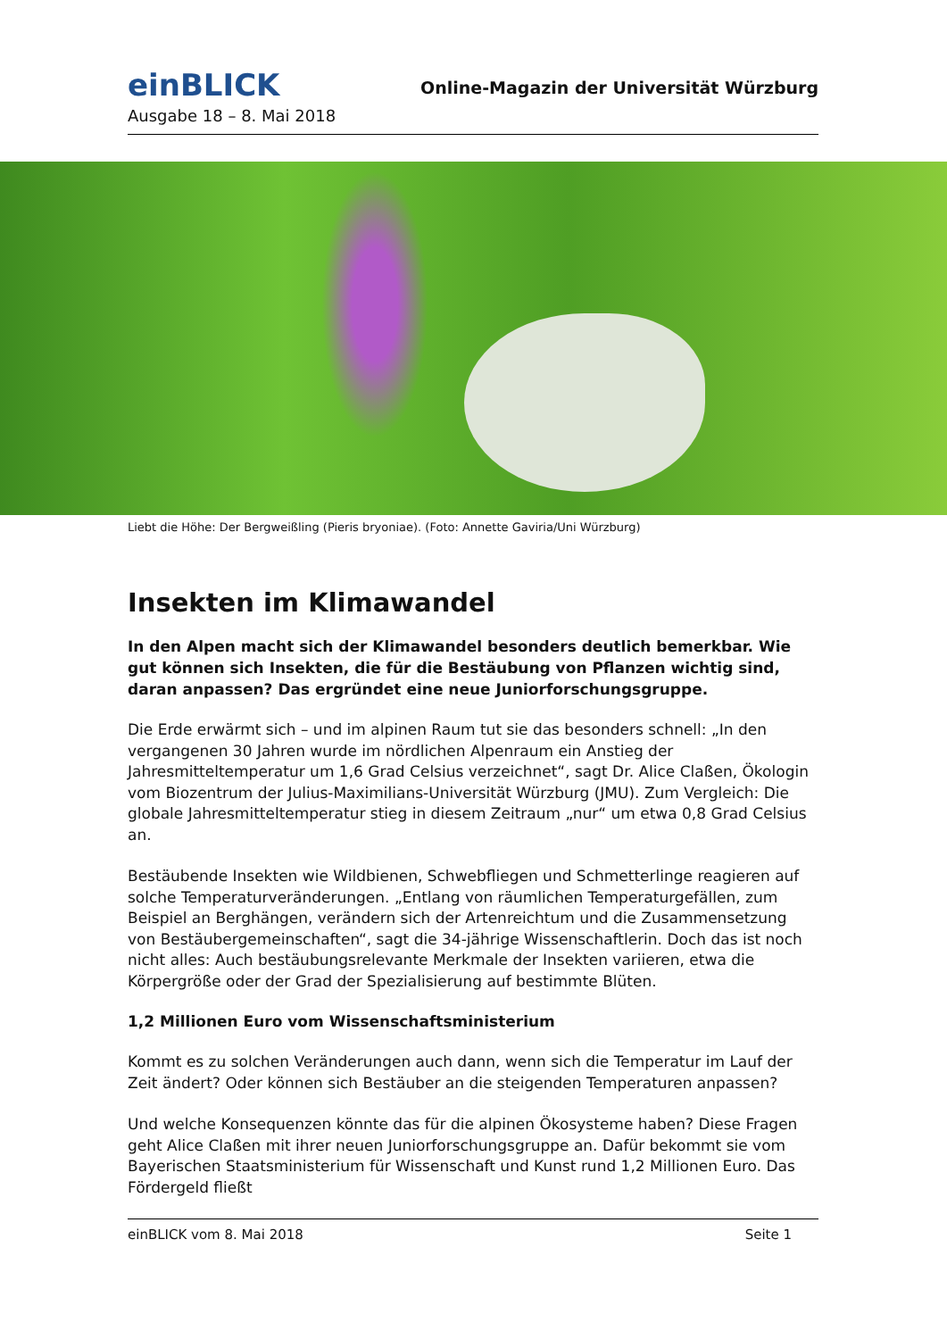einBLICK
Online-Magazin der Universität Würzburg
Ausgabe 18 – 8. Mai 2018
Liebt die Höhe: Der Bergweißling (Pieris bryoniae). (Foto: Annette Gaviria/Uni Würzburg)
Insekten im Klimawandel
In den Alpen macht sich der Klimawandel besonders deutlich bemerkbar. Wie gut können sich Insekten, die für die Bestäubung von Pflanzen wichtig sind, daran anpassen? Das ergründet eine neue Juniorforschungsgruppe.
Die Erde erwärmt sich – und im alpinen Raum tut sie das besonders schnell: „In den vergangenen 30 Jahren wurde im nördlichen Alpenraum ein Anstieg der Jahresmitteltemperatur um 1,6 Grad Celsius verzeichnet“, sagt Dr. Alice Claßen, Ökologin vom Biozentrum der Julius-Maximilians-Universität Würzburg (JMU). Zum Vergleich: Die globale Jahresmitteltemperatur stieg in diesem Zeitraum „nur“ um etwa 0,8 Grad Celsius an.
Bestäubende Insekten wie Wildbienen, Schwebfliegen und Schmetterlinge reagieren auf solche Temperaturveränderungen. „Entlang von räumlichen Temperaturgefällen, zum Beispiel an Berghängen, verändern sich der Artenreichtum und die Zusammensetzung von Bestäubergemeinschaften“, sagt die 34-jährige Wissenschaftlerin. Doch das ist noch nicht alles: Auch bestäubungsrelevante Merkmale der Insekten variieren, etwa die Körpergröße oder der Grad der Spezialisierung auf bestimmte Blüten.
1,2 Millionen Euro vom Wissenschaftsministerium
Kommt es zu solchen Veränderungen auch dann, wenn sich die Temperatur im Lauf der Zeit ändert? Oder können sich Bestäuber an die steigenden Temperaturen anpassen?
Und welche Konsequenzen könnte das für die alpinen Ökosysteme haben? Diese Fragen geht Alice Claßen mit ihrer neuen Juniorforschungsgruppe an. Dafür bekommt sie vom Bayerischen Staatsministerium für Wissenschaft und Kunst rund 1,2 Millionen Euro. Das Fördergeld fließt
einBLICK vom 8. Mai 2018 Seite 1